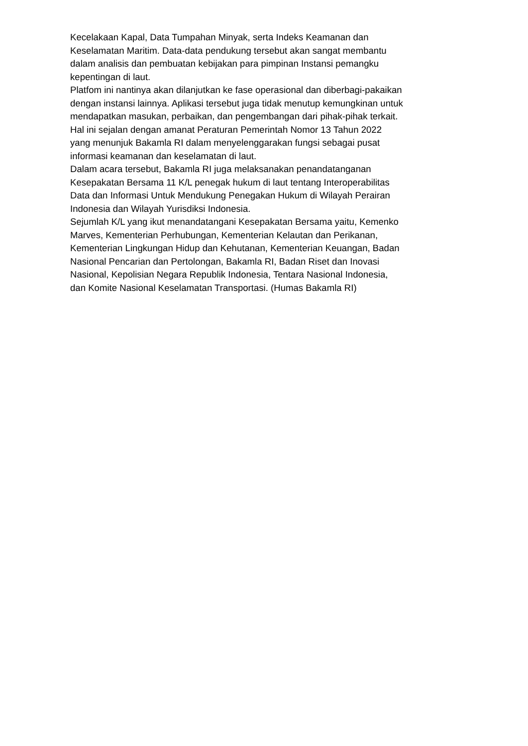Kecelakaan Kapal, Data Tumpahan Minyak, serta Indeks Keamanan dan
Keselamatan Maritim. Data-data pendukung tersebut akan sangat membantu
dalam analisis dan pembuatan kebijakan para pimpinan Instansi pemangku
kepentingan di laut.
Platfom ini nantinya akan dilanjutkan ke fase operasional dan diberbagi-pakaikan
dengan instansi lainnya. Aplikasi tersebut juga tidak menutup kemungkinan untuk
mendapatkan masukan, perbaikan, dan pengembangan dari pihak-pihak terkait.
Hal ini sejalan dengan amanat Peraturan Pemerintah Nomor 13 Tahun 2022
yang menunjuk Bakamla RI dalam menyelenggarakan fungsi sebagai pusat
informasi keamanan dan keselamatan di laut.
Dalam acara tersebut, Bakamla RI juga melaksanakan penandatanganan
Kesepakatan Bersama 11 K/L penegak hukum di laut tentang Interoperabilitas
Data dan Informasi Untuk Mendukung Penegakan Hukum di Wilayah Perairan
Indonesia dan Wilayah Yurisdiksi Indonesia.
Sejumlah K/L yang ikut menandatangani Kesepakatan Bersama yaitu, Kemenko
Marves, Kementerian Perhubungan, Kementerian Kelautan dan Perikanan,
Kementerian Lingkungan Hidup dan Kehutanan, Kementerian Keuangan, Badan
Nasional Pencarian dan Pertolongan, Bakamla RI, Badan Riset dan Inovasi
Nasional, Kepolisian Negara Republik Indonesia, Tentara Nasional Indonesia,
dan Komite Nasional Keselamatan Transportasi. (Humas Bakamla RI)